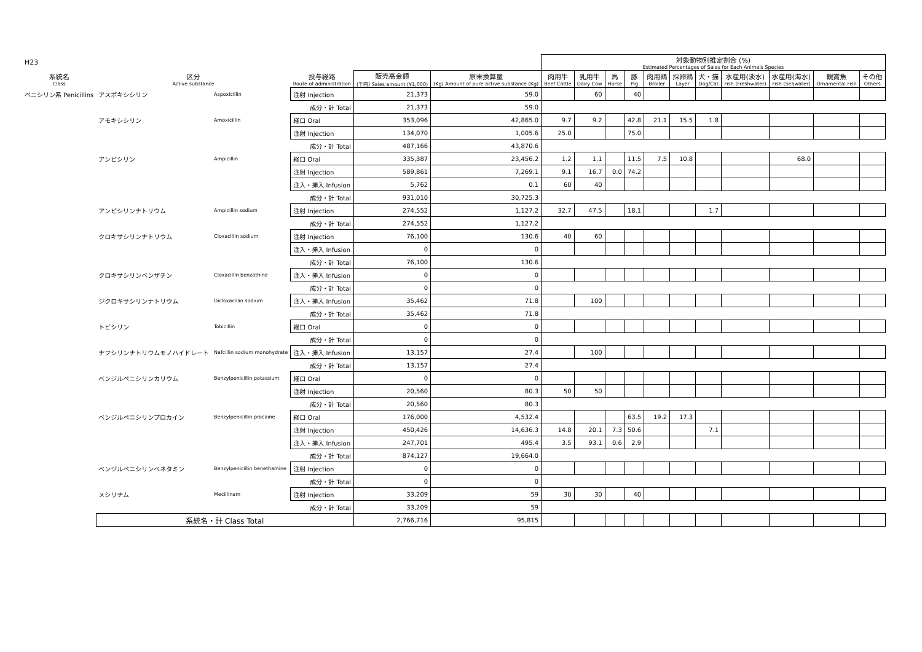| H23 | | | | | | 対象動物別推定割合 (%) Estimated Percentages of Sales for Each Animals Species | | | | | | | | | | |
| --- | --- | --- | --- | --- | --- | --- | --- | --- | --- | --- | --- | --- | --- | --- | --- | --- |
| 系統名 Class | 区分 Active substance | | 投与経路 Route of administration | 販売高金額 (千円) Sales amount (¥1,000) | 原末換算量 (Kg) Amount of pure active substance (Kg) | 肉用牛 Beef Cattle | 乳用牛 Dairy Cow | 馬 Horse | 豚 Pig | 肉用鶏 Broiler | 採卵鶏 Layer | 犬・猫 Dog/Cat | 水産用(淡水) Fish (Freshwater) | 水産用(海水) Fish (Seawater) | 観賞魚 Ornamental Fish | その他 Others |
| ペニシリン系 Penicillins | アスポキシシリン | Aspoxicillin | 注射 Injection | 21,373 | 59.0 | | 60 | | 40 | | | | | | | |
| | | | 成分・計 Total | 21,373 | 59.0 | | | | | | | | | | | |
| | アモキシシリン | Amoxicillin | 経口 Oral | 353,096 | 42,865.0 | 9.7 | 9.2 | | 42.8 | 21.1 | 15.5 | 1.8 | | | | |
| | | | 注射 Injection | 134,070 | 1,005.6 | 25.0 | | | 75.0 | | | | | | | |
| | | | 成分・計 Total | 487,166 | 43,870.6 | | | | | | | | | | | |
| | アンピシリン | Ampicillin | 経口 Oral | 335,387 | 23,456.2 | 1.2 | 1.1 | | 11.5 | 7.5 | 10.8 | | | 68.0 | | |
| | | | 注射 Injection | 589,861 | 7,269.1 | 9.1 | 16.7 | 0.0 | 74.2 | | | | | | | |
| | | | 注入・挿入 Infusion | 5,762 | 0.1 | 60 | 40 | | | | | | | | | |
| | | | 成分・計 Total | 931,010 | 30,725.3 | | | | | | | | | | | |
| | アンピシリンナトリウム | Ampicillin sodium | 注射 Injection | 274,552 | 1,127.2 | 32.7 | 47.5 | | 18.1 | | | 1.7 | | | | |
| | | | 成分・計 Total | 274,552 | 1,127.2 | | | | | | | | | | | |
| | クロキサシリンナトリウム | Cloxacillin sodium | 注射 Injection | 76,100 | 130.6 | 40 | 60 | | | | | | | | | |
| | | | 注入・挿入 Infusion | 0 | 0 | | | | | | | | | | | |
| | | | 成分・計 Total | 76,100 | 130.6 | | | | | | | | | | | |
| | クロキサシリンベンザチン | Cloxacillin benzathine | 注入・挿入 Infusion | 0 | 0 | | | | | | | | | | | |
| | | | 成分・計 Total | 0 | 0 | | | | | | | | | | | |
| | ジクロキサシリンナトリウム | Dicloxacillin sodium | 注入・挿入 Infusion | 35,462 | 71.8 | | 100 | | | | | | | | | |
| | | | 成分・計 Total | 35,462 | 71.8 | | | | | | | | | | | |
| | トビシリン | Tobicillin | 経口 Oral | 0 | 0 | | | | | | | | | | | |
| | | | 成分・計 Total | 0 | 0 | | | | | | | | | | | |
| | ナフシリンナトリウムモノハイドレート | Nafcillin sodium monohydrate | 注入・挿入 Infusion | 13,157 | 27.4 | | 100 | | | | | | | | | |
| | | | 成分・計 Total | 13,157 | 27.4 | | | | | | | | | | | |
| | ベンジルペニシリンカリウム | Benzylpenicillin potassium | 経口 Oral | 0 | 0 | | | | | | | | | | | |
| | | | 注射 Injection | 20,560 | 80.3 | 50 | 50 | | | | | | | | | |
| | | | 成分・計 Total | 20,560 | 80.3 | | | | | | | | | | | |
| | ベンジルペニシリンプロカイン | Benzylpenicillin procaine | 経口 Oral | 176,000 | 4,532.4 | | | | 63.5 | 19.2 | 17.3 | | | | | |
| | | | 注射 Injection | 450,426 | 14,636.3 | 14.8 | 20.1 | 7.3 | 50.6 | | | 7.1 | | | | |
| | | | 注入・挿入 Infusion | 247,701 | 495.4 | 3.5 | 93.1 | 0.6 | 2.9 | | | | | | | |
| | | | 成分・計 Total | 874,127 | 19,664.0 | | | | | | | | | | | |
| | ベンジルペニシリンベネタミン | Benzylpenicillin benethamine | 注射 Injection | 0 | 0 | | | | | | | | | | | |
| | | | 成分・計 Total | 0 | 0 | | | | | | | | | | | |
| | メシリナム | Mecillinam | 注射 Injection | 33,209 | 59 | 30 | 30 | | 40 | | | | | | | |
| | | | 成分・計 Total | 33,209 | 59 | | | | | | | | | | | |
| | 系統名・計 Class Total | | | 2,766,716 | 95,815 | | | | | | | | | | | |